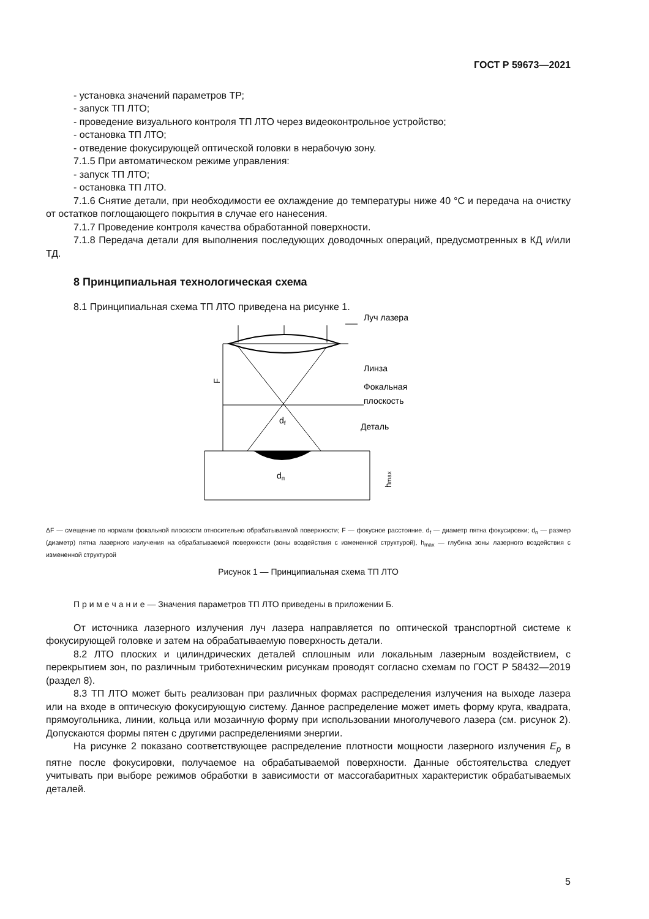ГОСТ Р 59673—2021
- установка значений параметров ТР;
- запуск ТП ЛТО;
- проведение визуального контроля ТП ЛТО через видеоконтрольное устройство;
- остановка ТП ЛТО;
- отведение фокусирующей оптической головки в нерабочую зону.
7.1.5 При автоматическом режиме управления:
- запуск ТП ЛТО;
- остановка ТП ЛТО.
7.1.6 Снятие детали, при необходимости ее охлаждение до температуры ниже 40 °С и передача на очистку от остатков поглощающего покрытия в случае его нанесения.
7.1.7 Проведение контроля качества обработанной поверхности.
7.1.8 Передача детали для выполнения последующих доводочных операций, предусмотренных в КД и/или ТД.
8 Принципиальная технологическая схема
8.1 Принципиальная схема ТП ЛТО приведена на рисунке 1.
Луч лазера
F
Линза
Фокальная
плоскость
Деталь
df
dп
hmax
ΔF — смещение по нормали фокальной плоскости относительно обрабатываемой поверхности; F — фокусное расстояние. d<sub>f</sub> — диаметр пятна фокусировки; d<sub>п</sub> — размер (диаметр) пятна лазерного излучения на обрабатываемой поверхности (зоны воздействия с измененной структурой), h<sub>max</sub> — глубина зоны лазерного воздействия с измененной структурой
Рисунок 1 — Принципиальная схема ТП ЛТО
П р и м е ч а н и е — Значения параметров ТП ЛТО приведены в приложении Б.
От источника лазерного излучения луч лазера направляется по оптической транспортной системе к фокусирующей головке и затем на обрабатываемую поверхность детали.
8.2 ЛТО плоских и цилиндрических деталей сплошным или локальным лазерным воздействием, с перекрытием зон, по различным триботехническим рисункам проводят согласно схемам по ГОСТ Р 58432—2019 (раздел 8).
8.3 ТП ЛТО может быть реализован при различных формах распределения излучения на выходе лазера или на входе в оптическую фокусирующую систему. Данное распределение может иметь форму круга, квадрата, прямоугольника, линии, кольца или мозаичную форму при использовании многолучевого лазера (см. рисунок 2). Допускаются формы пятен с другими распределениями энергии.
На рисунке 2 показано соответствующее распределение плотности мощности лазерного излучения E<sub>p</sub> в пятне после фокусировки, получаемое на обрабатываемой поверхности. Данные обстоятельства следует учитывать при выборе режимов обработки в зависимости от массогабаритных характеристик обрабатываемых деталей.
5